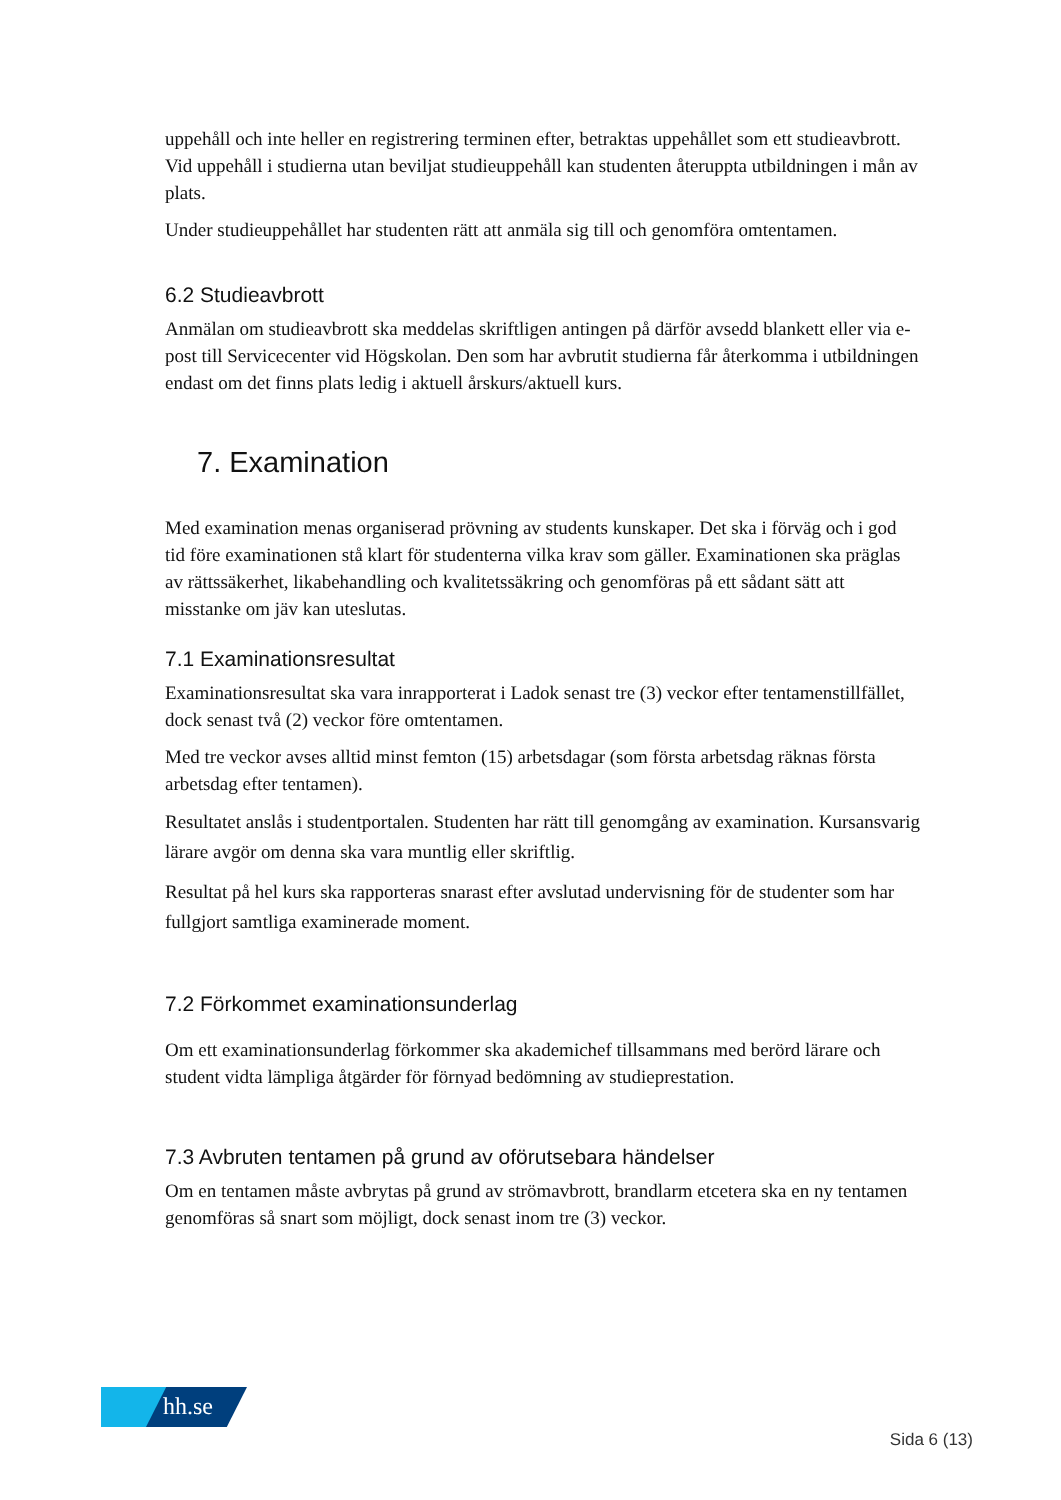uppehåll och inte heller en registrering terminen efter, betraktas uppehållet som ett studieavbrott. Vid uppehåll i studierna utan beviljat studieuppehåll kan studenten återuppta utbildningen i mån av plats.
Under studieuppehållet har studenten rätt att anmäla sig till och genomföra omtentamen.
6.2 Studieavbrott
Anmälan om studieavbrott ska meddelas skriftligen antingen på därför avsedd blankett eller via e-post till Servicecenter vid Högskolan. Den som har avbrutit studierna får återkomma i utbildningen endast om det finns plats ledig i aktuell årskurs/aktuell kurs.
7. Examination
Med examination menas organiserad prövning av students kunskaper. Det ska i förväg och i god tid före examinationen stå klart för studenterna vilka krav som gäller. Examinationen ska präglas av rättssäkerhet, likabehandling och kvalitetssäkring och genomföras på ett sådant sätt att misstanke om jäv kan uteslutas.
7.1 Examinationsresultat
Examinationsresultat ska vara inrapporterat i Ladok senast tre (3) veckor efter tentamenstillfället, dock senast två (2) veckor före omtentamen.
Med tre veckor avses alltid minst femton (15) arbetsdagar (som första arbetsdag räknas första arbetsdag efter tentamen).
Resultatet anslås i studentportalen. Studenten har rätt till genomgång av examination. Kursansvarig lärare avgör om denna ska vara muntlig eller skriftlig.
Resultat på hel kurs ska rapporteras snarast efter avslutad undervisning för de studenter som har fullgjort samtliga examinerade moment.
7.2 Förkommet examinationsunderlag
Om ett examinationsunderlag förkommer ska akademichef tillsammans med berörd lärare och student vidta lämpliga åtgärder för förnyad bedömning av studieprestation.
7.3 Avbruten tentamen på grund av oförutsebara händelser
Om en tentamen måste avbrytas på grund av strömavbrott, brandlarm etcetera ska en ny tentamen genomföras så snart som möjligt, dock senast inom tre (3) veckor.
hh.se
Sida 6 (13)